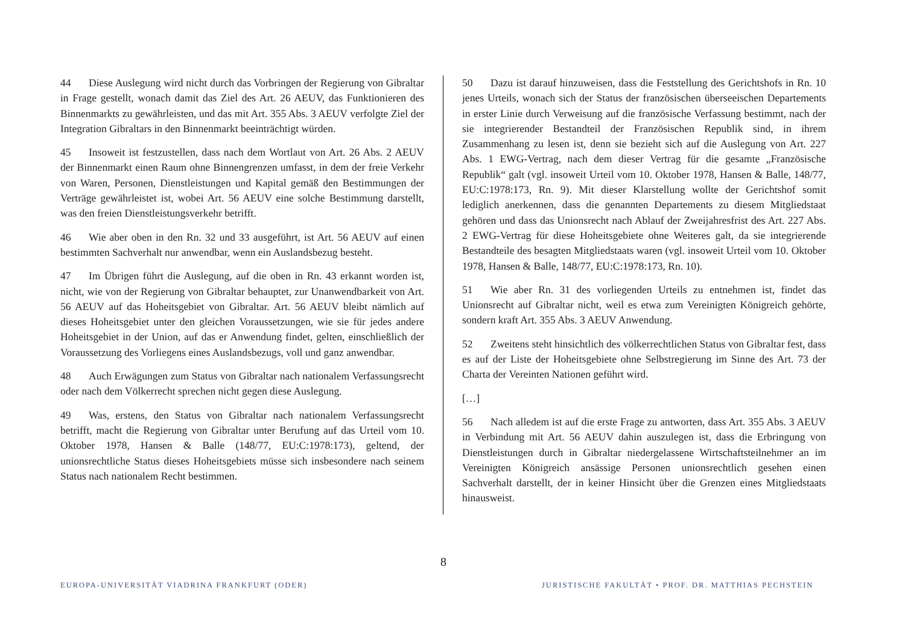44 Diese Auslegung wird nicht durch das Vorbringen der Regierung von Gibraltar in Frage gestellt, wonach damit das Ziel des Art. 26 AEUV, das Funktionieren des Binnenmarkts zu gewährleisten, und das mit Art. 355 Abs. 3 AEUV verfolgte Ziel der Integration Gibraltars in den Binnenmarkt beeinträchtigt würden.
45 Insoweit ist festzustellen, dass nach dem Wortlaut von Art. 26 Abs. 2 AEUV der Binnenmarkt einen Raum ohne Binnengrenzen umfasst, in dem der freie Verkehr von Waren, Personen, Dienstleistungen und Kapital gemäß den Bestimmungen der Verträge gewährleistet ist, wobei Art. 56 AEUV eine solche Bestimmung darstellt, was den freien Dienstleistungsverkehr betrifft.
46 Wie aber oben in den Rn. 32 und 33 ausgeführt, ist Art. 56 AEUV auf einen bestimmten Sachverhalt nur anwendbar, wenn ein Auslandsbezug besteht.
47 Im Übrigen führt die Auslegung, auf die oben in Rn. 43 erkannt worden ist, nicht, wie von der Regierung von Gibraltar behauptet, zur Unanwendbarkeit von Art. 56 AEUV auf das Hoheitsgebiet von Gibraltar. Art. 56 AEUV bleibt nämlich auf dieses Hoheitsgebiet unter den gleichen Voraussetzungen, wie sie für jedes andere Hoheitsgebiet in der Union, auf das er Anwendung findet, gelten, einschließlich der Voraussetzung des Vorliegens eines Auslandsbezugs, voll und ganz anwendbar.
48 Auch Erwägungen zum Status von Gibraltar nach nationalem Verfassungsrecht oder nach dem Völkerrecht sprechen nicht gegen diese Auslegung.
49 Was, erstens, den Status von Gibraltar nach nationalem Verfassungsrecht betrifft, macht die Regierung von Gibraltar unter Berufung auf das Urteil vom 10. Oktober 1978, Hansen & Balle (148/77, EU:C:1978:173), geltend, der unionsrechtliche Status dieses Hoheitsgebiets müsse sich insbesondere nach seinem Status nach nationalem Recht bestimmen.
50 Dazu ist darauf hinzuweisen, dass die Feststellung des Gerichtshofs in Rn. 10 jenes Urteils, wonach sich der Status der französischen überseeischen Departements in erster Linie durch Verweisung auf die französische Verfassung bestimmt, nach der sie integrierender Bestandteil der Französischen Republik sind, in ihrem Zusammenhang zu lesen ist, denn sie bezieht sich auf die Auslegung von Art. 227 Abs. 1 EWG-Vertrag, nach dem dieser Vertrag für die gesamte „Französische Republik“ galt (vgl. insoweit Urteil vom 10. Oktober 1978, Hansen & Balle, 148/77, EU:C:1978:173, Rn. 9). Mit dieser Klarstellung wollte der Gerichtshof somit lediglich anerkennen, dass die genannten Departements zu diesem Mitgliedstaat gehören und dass das Unionsrecht nach Ablauf der Zweijahresfrist des Art. 227 Abs. 2 EWG-Vertrag für diese Hoheitsgebiete ohne Weiteres galt, da sie integrierende Bestandteile des besagten Mitgliedstaats waren (vgl. insoweit Urteil vom 10. Oktober 1978, Hansen & Balle, 148/77, EU:C:1978:173, Rn. 10).
51 Wie aber Rn. 31 des vorliegenden Urteils zu entnehmen ist, findet das Unionsrecht auf Gibraltar nicht, weil es etwa zum Vereinigten Königreich gehörte, sondern kraft Art. 355 Abs. 3 AEUV Anwendung.
52 Zweitens steht hinsichtlich des völkerrechtlichen Status von Gibraltar fest, dass es auf der Liste der Hoheitsgebiete ohne Selbstregierung im Sinne des Art. 73 der Charta der Vereinten Nationen geführt wird.
[…]
56 Nach alledem ist auf die erste Frage zu antworten, dass Art. 355 Abs. 3 AEUV in Verbindung mit Art. 56 AEUV dahin auszulegen ist, dass die Erbringung von Dienstleistungen durch in Gibraltar niedergelassene Wirtschaftsteilnehmer an im Vereinigten Königreich ansässige Personen unionsrechtlich gesehen einen Sachverhalt darstellt, der in keiner Hinsicht über die Grenzen eines Mitgliedstaats hinausweist.
8
EUROPA-UNIVERSITÄT VIADRINA FRANKFURT (ODER)
JURISTISCHE FAKULTÄT • PROF. DR. MATTHIAS PECHSTEIN